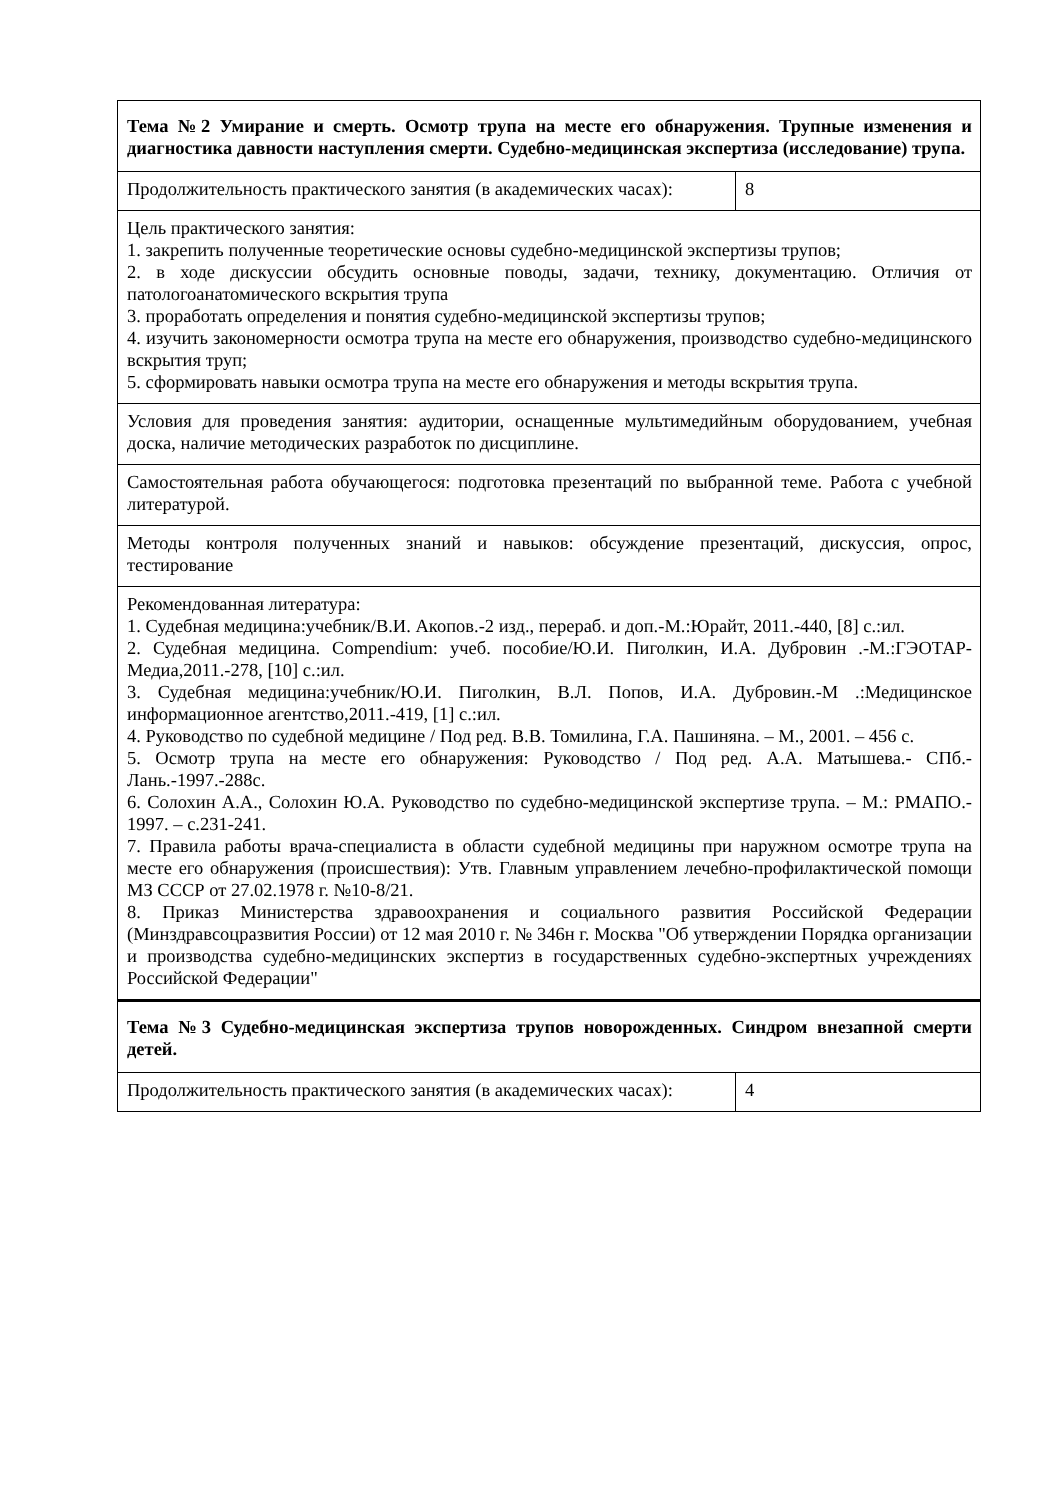| Тема №2 Умирание и смерть. Осмотр трупа на месте его обнаружения. Трупные изменения и диагностика давности наступления смерти. Судебно-медицинская экспертиза (исследование) трупа. | |
| Продолжительность практического занятия (в академических часах): | 8 |
| Цель практического занятия: 1. закрепить полученные теоретические основы судебно-медицинской экспертизы трупов; 2. в ходе дискуссии обсудить основные поводы, задачи, технику, документацию. Отличия от патологоанатомического вскрытия трупа 3. проработать определения и понятия судебно-медицинской экспертизы трупов; 4. изучить закономерности осмотра трупа на месте его обнаружения, производство судебно-медицинского вскрытия труп; 5. сформировать навыки осмотра трупа на месте его обнаружения и методы вскрытия трупа. | |
| Условия для проведения занятия: аудитории, оснащенные мультимедийным оборудованием, учебная доска, наличие методических разработок по дисциплине. | |
| Самостоятельная работа обучающегося: подготовка презентаций по выбранной теме. Работа с учебной литературой. | |
| Методы контроля полученных знаний и навыков: обсуждение презентаций, дискуссия, опрос, тестирование | |
| Рекомендованная литература: 1. Судебная медицина:учебник/В.И. Акопов.-2 изд., перераб. и доп.-М.:Юрайт, 2011.-440, [8] с.:ил. 2. Судебная медицина. Compendium: учеб. пособие/Ю.И. Пиголкин, И.А. Дубровин .-М.:ГЭОТАР-Медиа,2011.-278, [10] с.:ил. 3. Судебная медицина:учебник/Ю.И. Пиголкин, В.Л. Попов, И.А. Дубровин.-М .:Медицинское информационное агентство,2011.-419, [1] с.:ил. 4. Руководство по судебной медицине / Под ред. В.В. Томилина, Г.А. Пашиняна. – М., 2001. – 456 с. 5. Осмотр трупа на месте его обнаружения: Руководство / Под ред. А.А. Матышева.- СПб.-Лань.-1997.-288с. 6. Солохин А.А., Солохин Ю.А. Руководство по судебно-медицинской экспертизе трупа. – М.: РМАПО.- 1997. – с.231-241. 7. Правила работы врача-специалиста в области судебной медицины при наружном осмотре трупа на месте его обнаружения (происшествия): Утв. Главным управлением лечебно-профилактической помощи МЗ СССР от 27.02.1978 г. №10-8/21. 8. Приказ Министерства здравоохранения и социального развития Российской Федерации (Минздравсоцразвития России) от 12 мая 2010 г. № 346н г. Москва "Об утверждении Порядка организации и производства судебно-медицинских экспертиз в государственных судебно-экспертных учреждениях Российской Федерации" | |
| Тема №3 Судебно-медицинская экспертиза трупов новорожденных. Синдром внезапной смерти детей. | |
| Продолжительность практического занятия (в академических часах): | 4 |